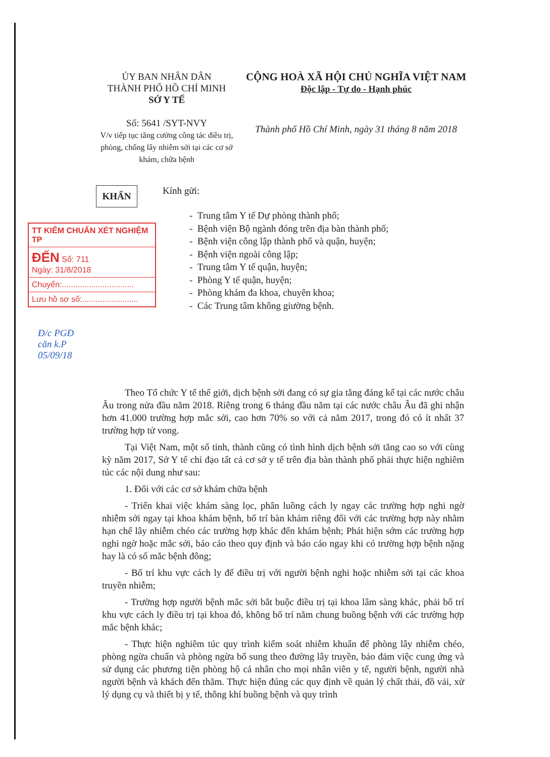ỦY BAN NHÂN DÂN
THÀNH PHỐ HỒ CHÍ MINH
SỞ Y TẾ
Số: 5641 /SYT-NVY
V/v tiếp tục tăng cường công tác điều trị, phòng, chống lây nhiễm sởi tại các cơ sở khám, chữa bệnh
CỘNG HOÀ XÃ HỘI CHỦ NGHĨA VIỆT NAM
Độc lập - Tự do - Hạnh phúc
Thành phố Hồ Chí Minh, ngày 31 tháng 8 năm 2018
KHẨN
TT KIỂM CHUẨN XÉT NGHIỆM TP
ĐẾN Số: 711
Ngày: 31/8/2018
Chuyển:................................
Lưu hồ sơ số:.........................
Đ/c PGĐ
căn k.P
05/09/18
Kính gửi:
- Trung tâm Y tế Dự phòng thành phố;
- Bệnh viện Bộ ngành đóng trên địa bàn thành phố;
- Bệnh viện công lập thành phố và quận, huyện;
- Bệnh viện ngoài công lập;
- Trung tâm Y tế quận, huyện;
- Phòng Y tế quận, huyện;
- Phòng khám đa khoa, chuyên khoa;
- Các Trung tâm không giường bệnh.
Theo Tổ chức Y tế thế giới, dịch bệnh sởi đang có sự gia tăng đáng kể tại các nước châu Âu trong nửa đầu năm 2018. Riêng trong 6 tháng đầu năm tại các nước châu Âu đã ghi nhận hơn 41.000 trường hợp mắc sởi, cao hơn 70% so với cả năm 2017, trong đó có ít nhất 37 trường hợp tử vong.
Tại Việt Nam, một số tỉnh, thành cũng có tình hình dịch bệnh sởi tăng cao so với cùng kỳ năm 2017, Sở Y tế chỉ đạo tất cả cơ sở y tế trên địa bàn thành phố phải thực hiện nghiêm túc các nội dung như sau:
1. Đối với các cơ sở khám chữa bệnh
- Triển khai việc khám sàng lọc, phân luồng cách ly ngay các trường hợp nghi ngờ nhiễm sởi ngay tại khoa khám bệnh, bố trí bàn khám riêng đối với các trường hợp này nhằm hạn chế lây nhiễm chéo các trường hợp khác đến khám bệnh; Phát hiện sớm các trường hợp nghi ngờ hoặc mắc sởi, báo cáo theo quy định và báo cáo ngay khi có trường hợp bệnh nặng hay là có số mắc bệnh đông;
- Bố trí khu vực cách ly để điều trị với người bệnh nghi hoặc nhiễm sởi tại các khoa truyền nhiễm;
- Trường hợp người bệnh mắc sởi bắt buộc điều trị tại khoa lâm sàng khác, phải bố trí khu vực cách ly điều trị tại khoa đó, không bố trí nằm chung buồng bệnh với các trường hợp mắc bệnh khác;
- Thực hiện nghiêm túc quy trình kiểm soát nhiễm khuẩn để phòng lây nhiễm chéo, phòng ngừa chuẩn và phòng ngừa bổ sung theo đường lây truyền, bảo đảm việc cung ứng và sử dụng các phương tiện phòng hộ cá nhân cho mọi nhân viên y tế, người bệnh, người nhà người bệnh và khách đến thăm. Thực hiện đúng các quy định về quản lý chất thải, đồ vải, xử lý dụng cụ và thiết bị y tế, thông khí buồng bệnh và quy trình